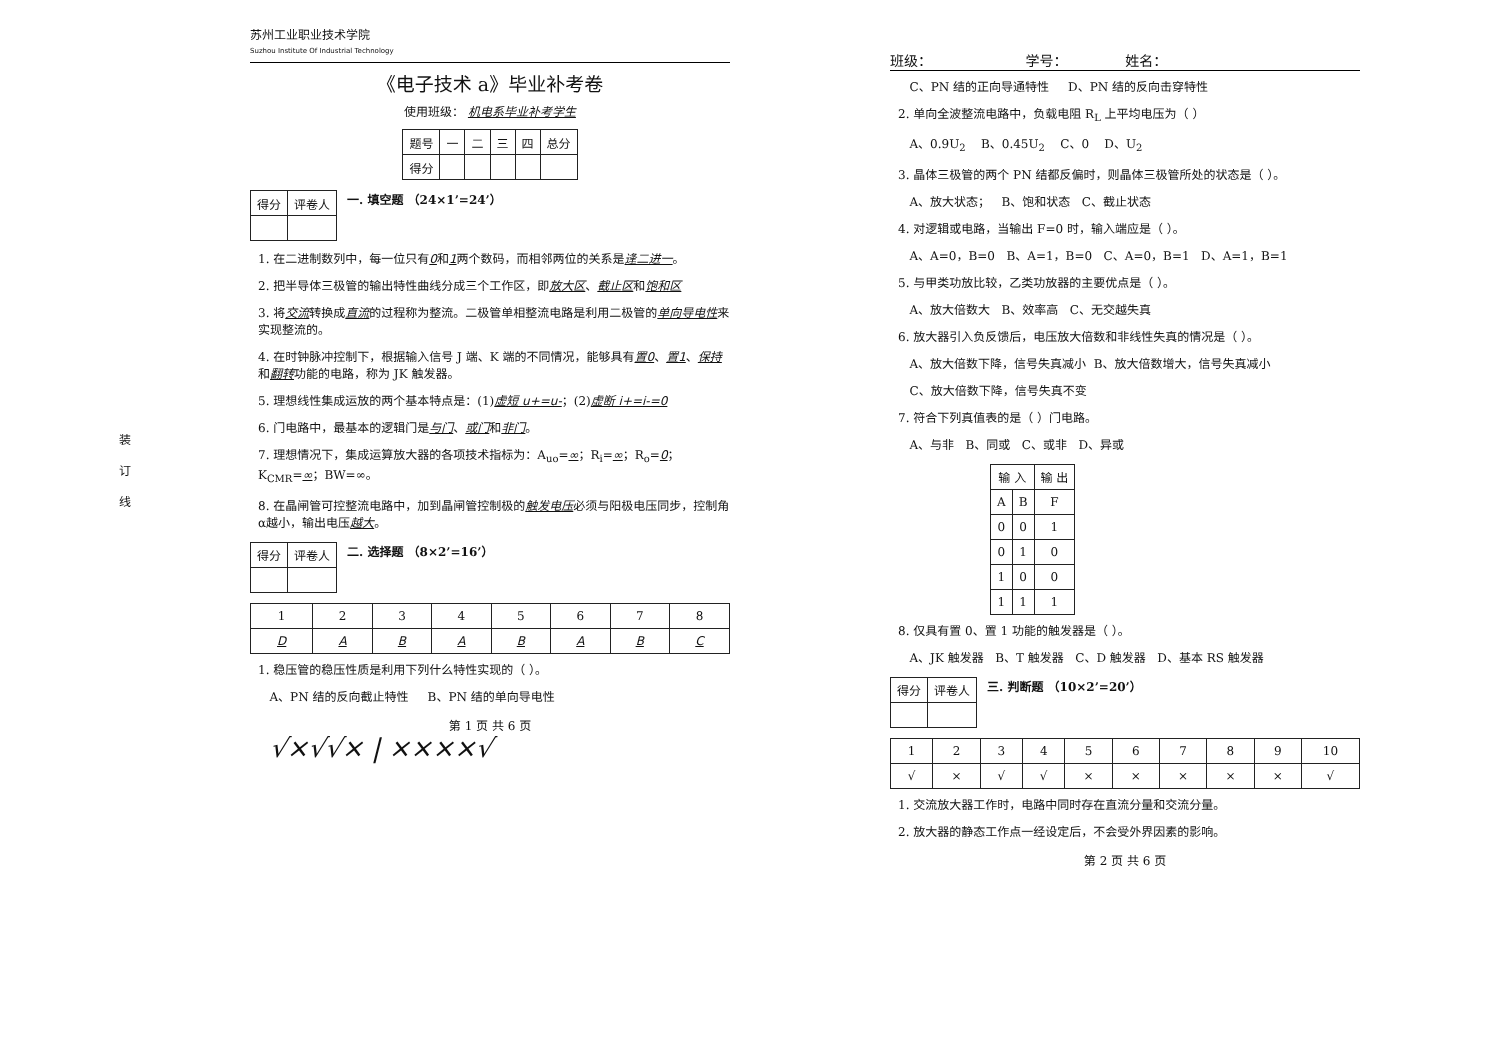装
订
线
苏州工业职业技术学院
Suzhou Institute Of Industrial Technology
《电子技术 a》毕业补考卷
使用班级： 机电系毕业补考学生
| 题号 | 一 | 二 | 三 | 四 | 总分 |
| --- | --- | --- | --- | --- | --- |
| 得分 | | | | | |
| 得分 | 评卷人 |
一. 填空题 （24×1’=24’）
1. 在二进制数列中，每一位只有0和1两个数码，而相邻两位的关系是逢二进一。
2. 把半导体三极管的输出特性曲线分成三个工作区，即放大区、截止区和饱和区
3. 将交流转换成直流的过程称为整流。二极管单相整流电路是利用二极管的单向导电性来实现整流的。
4. 在时钟脉冲控制下，根据输入信号 J 端、K 端的不同情况，能够具有置0、置1、保持和翻转功能的电路，称为 JK 触发器。
5. 理想线性集成运放的两个基本特点是：(1)虚短 u+=u-；(2)虚断 i+=i-=0
6. 门电路中，最基本的逻辑门是与门、或门和非门。
7. 理想情况下，集成运算放大器的各项技术指标为：A<sub>uo</sub>=∞；R<sub>i</sub>=∞；R<sub>o</sub>=0；K<sub>CMR</sub>=∞；BW=∞。
8. 在晶闸管可控整流电路中，加到晶闸管控制极的触发电压必须与阳极电压同步，控制角α越小，输出电压越大。
| 得分 | 评卷人 |
二. 选择题 （8×2’=16’）
| 1 | 2 | 3 | 4 | 5 | 6 | 7 | 8 |
| D | A | B | A | B | A | B | C |
1. 稳压管的稳压性质是利用下列什么特性实现的（ ）。
A、PN 结的反向截止特性 B、PN 结的单向导电性
第 1 页 共 6 页
√×√√× | ××××√
班级： 学号： 姓名：
C、PN 结的正向导通特性 D、PN 结的反向击穿特性
2. 单向全波整流电路中，负载电阻 R<sub>L</sub> 上平均电压为（ ）
A、0.9U<sub>2</sub> B、0.45U<sub>2</sub> C、0 D、U<sub>2</sub>
3. 晶体三极管的两个 PN 结都反偏时，则晶体三极管所处的状态是（ ）。
A、放大状态； B、饱和状态 C、截止状态
4. 对逻辑或电路，当输出 F=0 时，输入端应是（ ）。
A、A=0，B=0 B、A=1，B=0 C、A=0，B=1 D、A=1，B=1
5. 与甲类功放比较，乙类功放器的主要优点是（ ）。
A、放大倍数大 B、效率高 C、无交越失真
6. 放大器引入负反馈后，电压放大倍数和非线性失真的情况是（ ）。
A、放大倍数下降，信号失真减小 B、放大倍数增大，信号失真减小
C、放大倍数下降，信号失真不变
7. 符合下列真值表的是（ ）门电路。
A、与非 B、同或 C、或非 D、异或
| 输 入 | | 输 出 |
| --- | --- | --- |
| A | B | F |
| 0 | 0 | 1 |
| 0 | 1 | 0 |
| 1 | 0 | 0 |
| 1 | 1 | 1 |
8. 仅具有置 0、置 1 功能的触发器是（ ）。
A、JK 触发器 B、T 触发器 C、D 触发器 D、基本 RS 触发器
| 得分 | 评卷人 |
三. 判断题 （10×2’=20’）
| 1 | 2 | 3 | 4 | 5 | 6 | 7 | 8 | 9 | 10 |
| √ | × | √ | √ | × | × | × | × | × | √ |
1. 交流放大器工作时，电路中同时存在直流分量和交流分量。
2. 放大器的静态工作点一经设定后，不会受外界因素的影响。
第 2 页 共 6 页